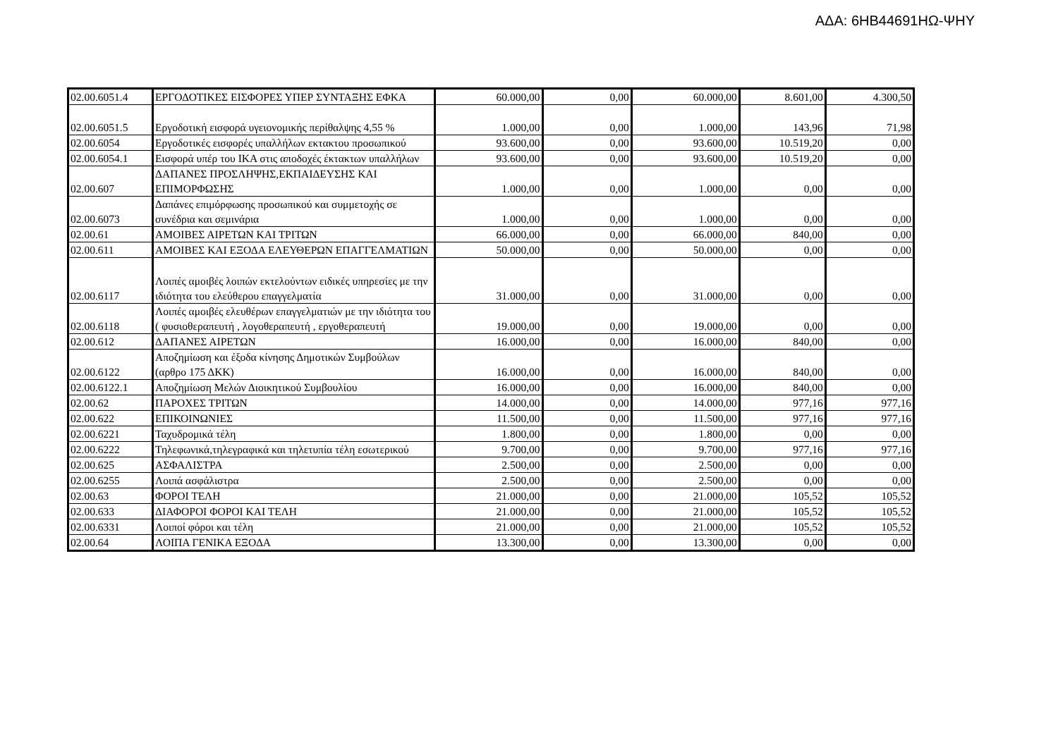ΑΔΑ: 6ΗΒ44691ΗΩ-ΨΗΥ
| 02.00.6051.4 | ΕΡΓΟΔΟΤΙΚΕΣ ΕΙΣΦΟΡΕΣ ΥΠΕΡ ΣΥΝΤΑΞΗΣ ΕΦΚΑ | 60.000,00 | 0,00 | 60.000,00 | 8.601,00 | 4.300,50 |
| 02.00.6051.5 | Εργοδοτική εισφορά υγειονομικής περίθαλψης 4,55 % | 1.000,00 | 0,00 | 1.000,00 | 143,96 | 71,98 |
| 02.00.6054 | Εργοδοτικές εισφορές υπαλλήλων εκτακτου προσωπικού | 93.600,00 | 0,00 | 93.600,00 | 10.519,20 | 0,00 |
| 02.00.6054.1 | Εισφορά υπέρ του ΙΚΑ στις αποδοχές έκτακτων υπαλλήλων | 93.600,00 | 0,00 | 93.600,00 | 10.519,20 | 0,00 |
| 02.00.607 | ΔΑΠΑΝΕΣ ΠΡΟΣΛΗΨΗΣ,ΕΚΠΑΙΔΕΥΣΗΣ ΚΑΙ ΕΠΙΜΟΡΦΩΣΗΣ | 1.000,00 | 0,00 | 1.000,00 | 0,00 | 0,00 |
| 02.00.6073 | Δαπάνες επιμόρφωσης προσωπικού και συμμετοχής σε συνέδρια και σεμινάρια | 1.000,00 | 0,00 | 1.000,00 | 0,00 | 0,00 |
| 02.00.61 | ΑΜΟΙΒΕΣ ΑΙΡΕΤΩΝ ΚΑΙ ΤΡΙΤΩΝ | 66.000,00 | 0,00 | 66.000,00 | 840,00 | 0,00 |
| 02.00.611 | ΑΜΟΙΒΕΣ ΚΑΙ ΕΞΟΔΑ ΕΛΕΥΘΕΡΩΝ ΕΠΑΓΓΕΛΜΑΤΙΩΝ | 50.000,00 | 0,00 | 50.000,00 | 0,00 | 0,00 |
| 02.00.6117 | Λοιπές αμοιβές λοιπών εκτελούντων ειδικές υπηρεσίες με την ιδιότητα του ελεύθερου επαγγελματία | 31.000,00 | 0,00 | 31.000,00 | 0,00 | 0,00 |
| 02.00.6118 | Λοιπές αμοιβές ελευθέρων επαγγελματιών με την ιδιότητα του ( φυσιοθεραπευτή , λογοθεραπευτή , εργοθεραπευτή | 19.000,00 | 0,00 | 19.000,00 | 0,00 | 0,00 |
| 02.00.612 | ΔΑΠΑΝΕΣ ΑΙΡΕΤΩΝ | 16.000,00 | 0,00 | 16.000,00 | 840,00 | 0,00 |
| 02.00.6122 | Αποζημίωση και έξοδα κίνησης Δημοτικών Συμβούλων (αρθρο 175 ΔΚΚ) | 16.000,00 | 0,00 | 16.000,00 | 840,00 | 0,00 |
| 02.00.6122.1 | Αποζημίωση Μελών Διοικητικού Συμβουλίου | 16.000,00 | 0,00 | 16.000,00 | 840,00 | 0,00 |
| 02.00.62 | ΠΑΡΟΧΕΣ ΤΡΙΤΩΝ | 14.000,00 | 0,00 | 14.000,00 | 977,16 | 977,16 |
| 02.00.622 | ΕΠΙΚΟΙΝΩΝΙΕΣ | 11.500,00 | 0,00 | 11.500,00 | 977,16 | 977,16 |
| 02.00.6221 | Ταχυδρομικά τέλη | 1.800,00 | 0,00 | 1.800,00 | 0,00 | 0,00 |
| 02.00.6222 | Τηλεφωνικά,τηλεγραφικά και τηλετυπία τέλη εσωτερικού | 9.700,00 | 0,00 | 9.700,00 | 977,16 | 977,16 |
| 02.00.625 | ΑΣΦΑΛΙΣΤΡΑ | 2.500,00 | 0,00 | 2.500,00 | 0,00 | 0,00 |
| 02.00.6255 | Λοιπά ασφάλιστρα | 2.500,00 | 0,00 | 2.500,00 | 0,00 | 0,00 |
| 02.00.63 | ΦΟΡΟΙ ΤΕΛΗ | 21.000,00 | 0,00 | 21.000,00 | 105,52 | 105,52 |
| 02.00.633 | ΔΙΑΦΟΡΟΙ ΦΟΡΟΙ ΚΑΙ ΤΕΛΗ | 21.000,00 | 0,00 | 21.000,00 | 105,52 | 105,52 |
| 02.00.6331 | Λοιποί φόροι και τέλη | 21.000,00 | 0,00 | 21.000,00 | 105,52 | 105,52 |
| 02.00.64 | ΛΟΙΠΑ ΓΕΝΙΚΑ ΕΞΟΔΑ | 13.300,00 | 0,00 | 13.300,00 | 0,00 | 0,00 |